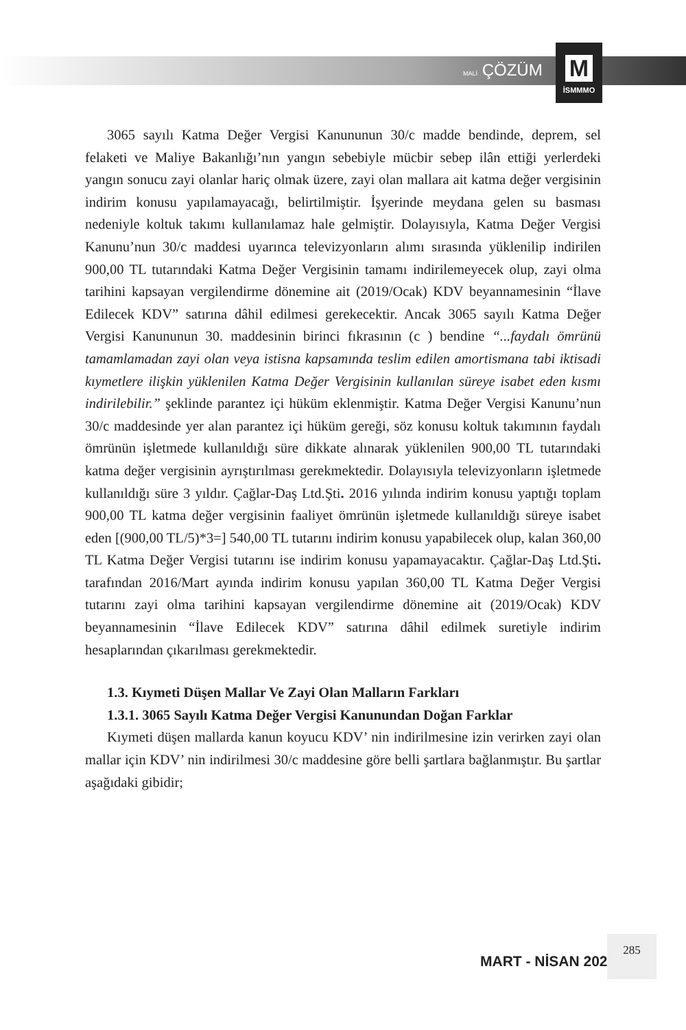MALİ ÇÖZÜM
M
İSMMMO
3065 sayılı Katma Değer Vergisi Kanununun 30/c madde bendinde, deprem, sel felaketi ve Maliye Bakanlığı’nın yangın sebebiyle mücbir sebep ilân ettiği yerlerdeki yangın sonucu zayi olanlar hariç olmak üzere, zayi olan mallara ait katma değer vergisinin indirim konusu yapılamayacağı, belirtilmiştir. İşyerinde meydana gelen su basması nedeniyle koltuk takımı kullanılamaz hale gelmiştir. Dolayısıyla, Katma Değer Vergisi Kanunu’nun 30/c maddesi uyarınca televizyonların alımı sırasında yüklenilip indirilen 900,00 TL tutarındaki Katma Değer Vergisinin tamamı indirilemeyecek olup, zayi olma tarihini kapsayan vergilendirme dönemine ait (2019/Ocak) KDV beyannamesinin “İlave Edilecek KDV” satırına dâhil edilmesi gerekecektir. Ancak 3065 sayılı Katma Değer Vergisi Kanununun 30. maddesinin birinci fıkrasının (c ) bendine “...faydalı ömrünü tamamlamadan zayi olan veya istisna kapsamında teslim edilen amortismana tabi iktisadi kıymetlere ilişkin yüklenilen Katma Değer Vergisinin kullanılan süreye isabet eden kısmı indirilebilir.” şeklinde parantez içi hüküm eklenmiştir. Katma Değer Vergisi Kanunu’nun 30/c maddesinde yer alan parantez içi hüküm gereği, söz konusu koltuk takımının faydalı ömrünün işletmede kullanıldığı süre dikkate alınarak yüklenilen 900,00 TL tutarındaki katma değer vergisinin ayrıştırılması gerekmektedir. Dolayısıyla televizyonların işletmede kullanıldığı süre 3 yıldır. Çağlar-Daş Ltd.Şti. 2016 yılında indirim konusu yaptığı toplam 900,00 TL katma değer vergisinin faaliyet ömrünün işletmede kullanıldığı süreye isabet eden [(900,00 TL/5)*3=] 540,00 TL tutarını indirim konusu yapabilecek olup, kalan 360,00 TL Katma Değer Vergisi tutarını ise indirim konusu yapamayacaktır. Çağlar-Daş Ltd.Şti. tarafından 2016/Mart ayında indirim konusu yapılan 360,00 TL Katma Değer Vergisi tutarını zayi olma tarihini kapsayan vergilendirme dönemine ait (2019/Ocak) KDV beyannamesinin “İlave Edilecek KDV” satırına dâhil edilmek suretiyle indirim hesaplarından çıkarılması gerekmektedir.
1.3. Kıymeti Düşen Mallar Ve Zayi Olan Malların Farkları
1.3.1. 3065 Sayılı Katma Değer Vergisi Kanunundan Doğan Farklar
Kıymeti düşen mallarda kanun koyucu KDV’ nin indirilmesine izin verirken zayi olan mallar için KDV’ nin indirilmesi 30/c maddesine göre belli şartlara bağlanmıştır. Bu şartlar aşağıdaki gibidir;
MART - NİSAN 2022
285